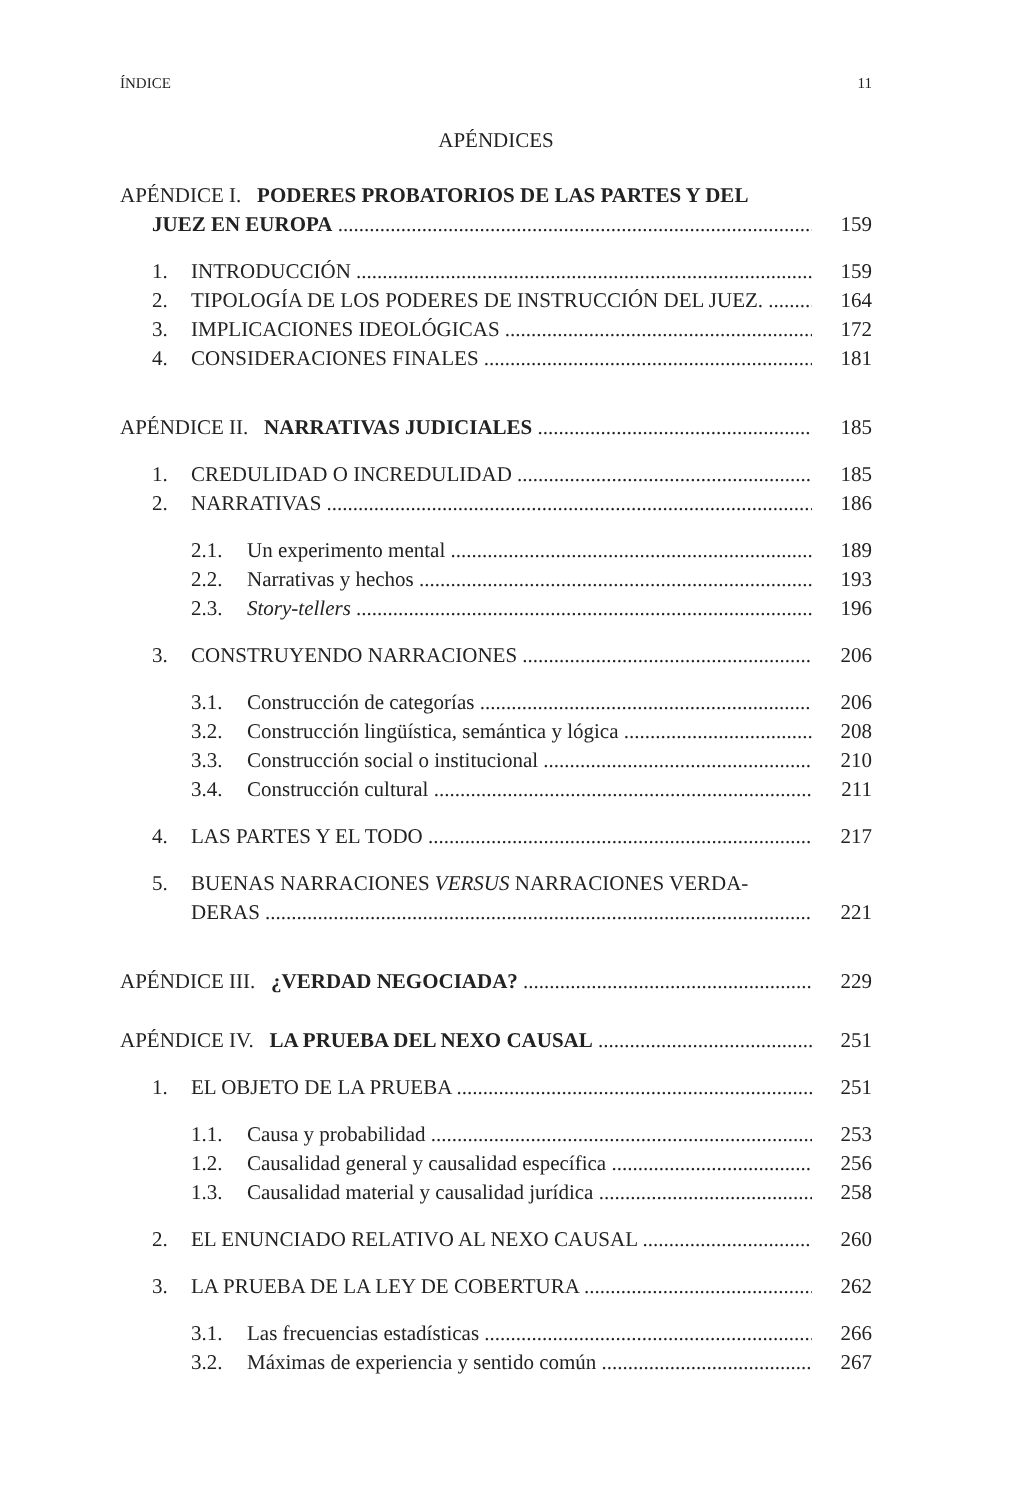ÍNDICE 11
APÉNDICES
APÉNDICE I. PODERES PROBATORIOS DE LAS PARTES Y DEL
JUEZ EN EUROPA 159
1. INTRODUCCIÓN 159
2. TIPOLOGÍA DE LOS PODERES DE INSTRUCCIÓN DEL JUEZ. 164
3. IMPLICACIONES IDEOLÓGICAS 172
4. CONSIDERACIONES FINALES 181
APÉNDICE II. NARRATIVAS JUDICIALES 185
1. CREDULIDAD O INCREDULIDAD 185
2. NARRATIVAS 186
2.1. Un experimento mental 189
2.2. Narrativas y hechos 193
2.3. Story-tellers 196
3. CONSTRUYENDO NARRACIONES 206
3.1. Construcción de categorías 206
3.2. Construcción lingüística, semántica y lógica 208
3.3. Construcción social o institucional 210
3.4. Construcción cultural 211
4. LAS PARTES Y EL TODO 217
5. BUENAS NARRACIONES VERSUS NARRACIONES VERDA-
DERAS 221
APÉNDICE III. ¿VERDAD NEGOCIADA? 229
APÉNDICE IV. LA PRUEBA DEL NEXO CAUSAL 251
1. EL OBJETO DE LA PRUEBA 251
1.1. Causa y probabilidad 253
1.2. Causalidad general y causalidad específica 256
1.3. Causalidad material y causalidad jurídica 258
2. EL ENUNCIADO RELATIVO AL NEXO CAUSAL 260
3. LA PRUEBA DE LA LEY DE COBERTURA 262
3.1. Las frecuencias estadísticas 266
3.2. Máximas de experiencia y sentido común 267